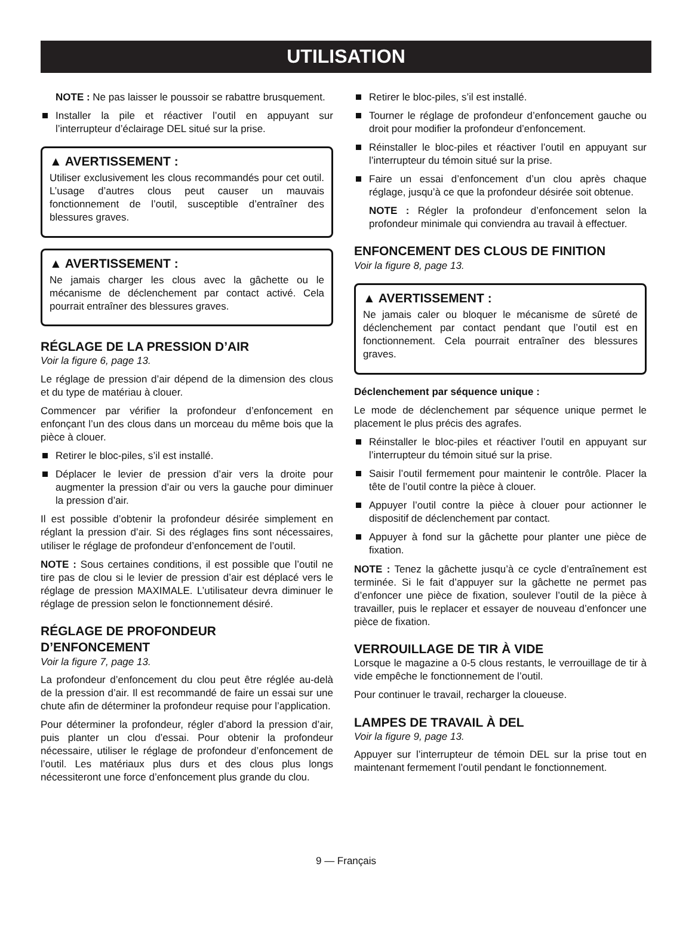UTILISATION
NOTE : Ne pas laisser le poussoir se rabattre brusquement.
Installer la pile et réactiver l’outil en appuyant sur l’interrupteur d’éclairage DEL situé sur la prise.
▲ AVERTISSEMENT :
Utiliser exclusivement les clous recommandés pour cet outil. L’usage d’autres clous peut causer un mauvais fonctionnement de l’outil, susceptible d’entraîner des blessures graves.
▲ AVERTISSEMENT :
Ne jamais charger les clous avec la gâchette ou le mécanisme de déclenchement par contact activé. Cela pourrait entraîner des blessures graves.
RÉGLAGE DE LA PRESSION D’AIR
Voir la figure 6, page 13.
Le réglage de pression d’air dépend de la dimension des clous et du type de matériau à clouer.
Commencer par vérifier la profondeur d’enfoncement en enfonçant l’un des clous dans un morceau du même bois que la pièce à clouer.
Retirer le bloc-piles, s’il est installé.
Déplacer le levier de pression d’air vers la droite pour augmenter la pression d’air ou vers la gauche pour diminuer la pression d’air.
Il est possible d’obtenir la profondeur désirée simplement en réglant la pression d’air. Si des réglages fins sont nécessaires, utiliser le réglage de profondeur d’enfoncement de l’outil.
NOTE : Sous certaines conditions, il est possible que l’outil ne tire pas de clou si le levier de pression d’air est déplacé vers le réglage de pression MAXIMALE. L’utilisateur devra diminuer le réglage de pression selon le fonctionnement désiré.
RÉGLAGE DE PROFONDEUR
D’ENFONCEMENT
Voir la figure 7, page 13.
La profondeur d’enfoncement du clou peut être réglée au-delà de la pression d’air. Il est recommandé de faire un essai sur une chute afin de déterminer la profondeur requise pour l’application.
Pour déterminer la profondeur, régler d’abord la pression d’air, puis planter un clou d’essai. Pour obtenir la profondeur nécessaire, utiliser le réglage de profondeur d’enfoncement de l’outil. Les matériaux plus durs et des clous plus longs nécessiteront une force d’enfoncement plus grande du clou.
Retirer le bloc-piles, s’il est installé.
Tourner le réglage de profondeur d’enfoncement gauche ou droit pour modifier la profondeur d’enfoncement.
Réinstaller le bloc-piles et réactiver l’outil en appuyant sur l’interrupteur du témoin situé sur la prise.
Faire un essai d’enfoncement d’un clou après chaque réglage, jusqu’à ce que la profondeur désirée soit obtenue.
NOTE : Régler la profondeur d’enfoncement selon la profondeur minimale qui conviendra au travail à effectuer.
ENFONCEMENT DES CLOUS DE FINITION
Voir la figure 8, page 13.
▲ AVERTISSEMENT :
Ne jamais caler ou bloquer le mécanisme de sûreté de déclenchement par contact pendant que l’outil est en fonctionnement. Cela pourrait entraîner des blessures graves.
Déclenchement par séquence unique :
Le mode de déclenchement par séquence unique permet le placement le plus précis des agrafes.
Réinstaller le bloc-piles et réactiver l’outil en appuyant sur l’interrupteur du témoin situé sur la prise.
Saisir l’outil fermement pour maintenir le contrôle. Placer la tête de l’outil contre la pièce à clouer.
Appuyer l’outil contre la pièce à clouer pour actionner le dispositif de déclenchement par contact.
Appuyer à fond sur la gâchette pour planter une pièce de fixation.
NOTE : Tenez la gâchette jusqu’à ce cycle d’entraînement est terminée. Si le fait d’appuyer sur la gâchette ne permet pas d’enfoncer une pièce de fixation, soulever l’outil de la pièce à travailler, puis le replacer et essayer de nouveau d’enfoncer une pièce de fixation.
VERROUILLAGE DE TIR À VIDE
Lorsque le magazine a 0-5 clous restants, le verrouillage de tir à vide empêche le fonctionnement de l’outil.
Pour continuer le travail, recharger la cloueuse.
LAMPES DE TRAVAIL À DEL
Voir la figure 9, page 13.
Appuyer sur l’interrupteur de témoin DEL sur la prise tout en maintenant fermement l’outil pendant le fonctionnement.
9 — Français